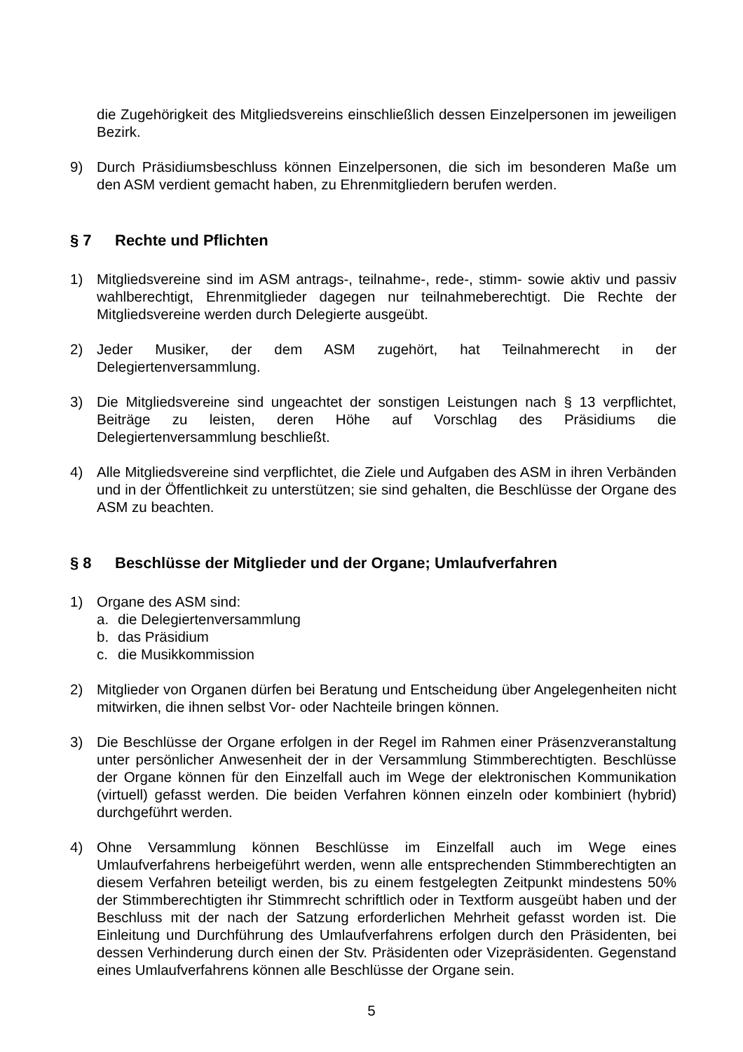die Zugehörigkeit des Mitgliedsvereins einschließlich dessen Einzelpersonen im jeweiligen Bezirk.
9) Durch Präsidiumsbeschluss können Einzelpersonen, die sich im besonderen Maße um den ASM verdient gemacht haben, zu Ehrenmitgliedern berufen werden.
§ 7 Rechte und Pflichten
1) Mitgliedsvereine sind im ASM antrags-, teilnahme-, rede-, stimm- sowie aktiv und passiv wahlberechtigt, Ehrenmitglieder dagegen nur teilnahmeberechtigt. Die Rechte der Mitgliedsvereine werden durch Delegierte ausgeübt.
2) Jeder Musiker, der dem ASM zugehört, hat Teilnahmerecht in der Delegiertenversammlung.
3) Die Mitgliedsvereine sind ungeachtet der sonstigen Leistungen nach § 13 verpflichtet, Beiträge zu leisten, deren Höhe auf Vorschlag des Präsidiums die Delegiertenversammlung beschließt.
4) Alle Mitgliedsvereine sind verpflichtet, die Ziele und Aufgaben des ASM in ihren Verbänden und in der Öffentlichkeit zu unterstützen; sie sind gehalten, die Beschlüsse der Organe des ASM zu beachten.
§ 8 Beschlüsse der Mitglieder und der Organe; Umlaufverfahren
1) Organe des ASM sind:
a. die Delegiertenversammlung
b. das Präsidium
c. die Musikkommission
2) Mitglieder von Organen dürfen bei Beratung und Entscheidung über Angelegenheiten nicht mitwirken, die ihnen selbst Vor- oder Nachteile bringen können.
3) Die Beschlüsse der Organe erfolgen in der Regel im Rahmen einer Präsenzveranstaltung unter persönlicher Anwesenheit der in der Versammlung Stimmberechtigten. Beschlüsse der Organe können für den Einzelfall auch im Wege der elektronischen Kommunikation (virtuell) gefasst werden. Die beiden Verfahren können einzeln oder kombiniert (hybrid) durchgeführt werden.
4) Ohne Versammlung können Beschlüsse im Einzelfall auch im Wege eines Umlaufverfahrens herbeigeführt werden, wenn alle entsprechenden Stimmberechtigten an diesem Verfahren beteiligt werden, bis zu einem festgelegten Zeitpunkt mindestens 50% der Stimmberechtigten ihr Stimmrecht schriftlich oder in Textform ausgeübt haben und der Beschluss mit der nach der Satzung erforderlichen Mehrheit gefasst worden ist. Die Einleitung und Durchführung des Umlaufverfahrens erfolgen durch den Präsidenten, bei dessen Verhinderung durch einen der Stv. Präsidenten oder Vizepräsidenten. Gegenstand eines Umlaufverfahrens können alle Beschlüsse der Organe sein.
5